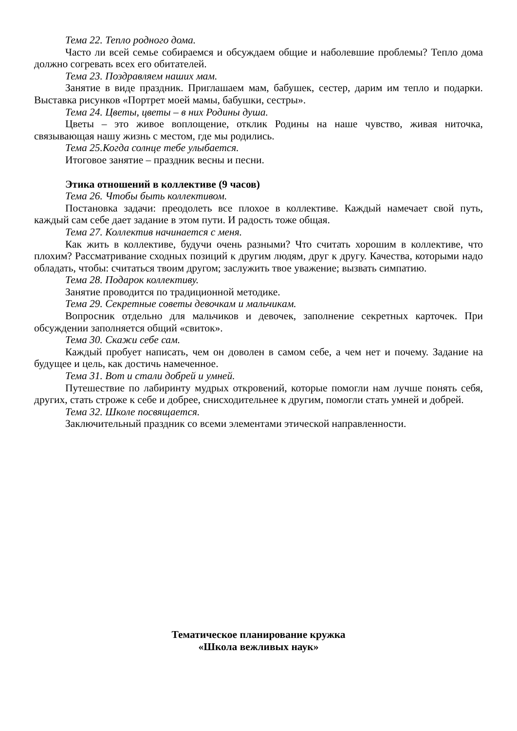Тема 22. Тепло родного дома.
Часто ли всей семье собираемся и обсуждаем общие и наболевшие проблемы? Тепло дома должно согревать всех его обитателей.
Тема 23. Поздравляем наших мам.
Занятие в виде праздник. Приглашаем мам, бабушек, сестер, дарим им тепло и подарки. Выставка рисунков «Портрет моей мамы, бабушки, сестры».
Тема 24. Цветы, цветы – в них Родины душа.
Цветы – это живое воплощение, отклик Родины на наше чувство, живая ниточка, связывающая нашу жизнь с местом, где мы родились.
Тема 25.Когда солнце тебе улыбается.
Итоговое занятие – праздник весны и песни.
Этика отношений в коллективе (9 часов)
Тема 26. Чтобы быть коллективом.
Постановка задачи: преодолеть все плохое в коллективе. Каждый намечает свой путь, каждый сам себе дает задание в этом пути. И радость тоже общая.
Тема 27. Коллектив начинается с меня.
Как жить в коллективе, будучи очень разными? Что считать хорошим в коллективе, что плохим? Рассматривание сходных позиций к другим людям, друг к другу. Качества, которыми надо обладать, чтобы: считаться твоим другом; заслужить твое уважение; вызвать симпатию.
Тема 28. Подарок коллективу.
Занятие проводится по традиционной методике.
Тема 29. Секретные советы девочкам и мальчикам.
Вопросник отдельно для мальчиков и девочек, заполнение секретных карточек. При обсуждении заполняется общий «свиток».
Тема 30. Скажи себе сам.
Каждый пробует написать, чем он доволен в самом себе, а чем нет и почему. Задание на будущее и цель, как достичь намеченное.
Тема 31. Вот и стали добрей и умней.
Путешествие по лабиринту мудрых откровений, которые помогли нам лучше понять себя, других, стать строже к себе и добрее, снисходительнее к другим, помогли стать умней и добрей.
Тема 32. Школе посвящается.
Заключительный праздник со всеми элементами этической направленности.
Тематическое планирование кружка
«Школа вежливых наук»